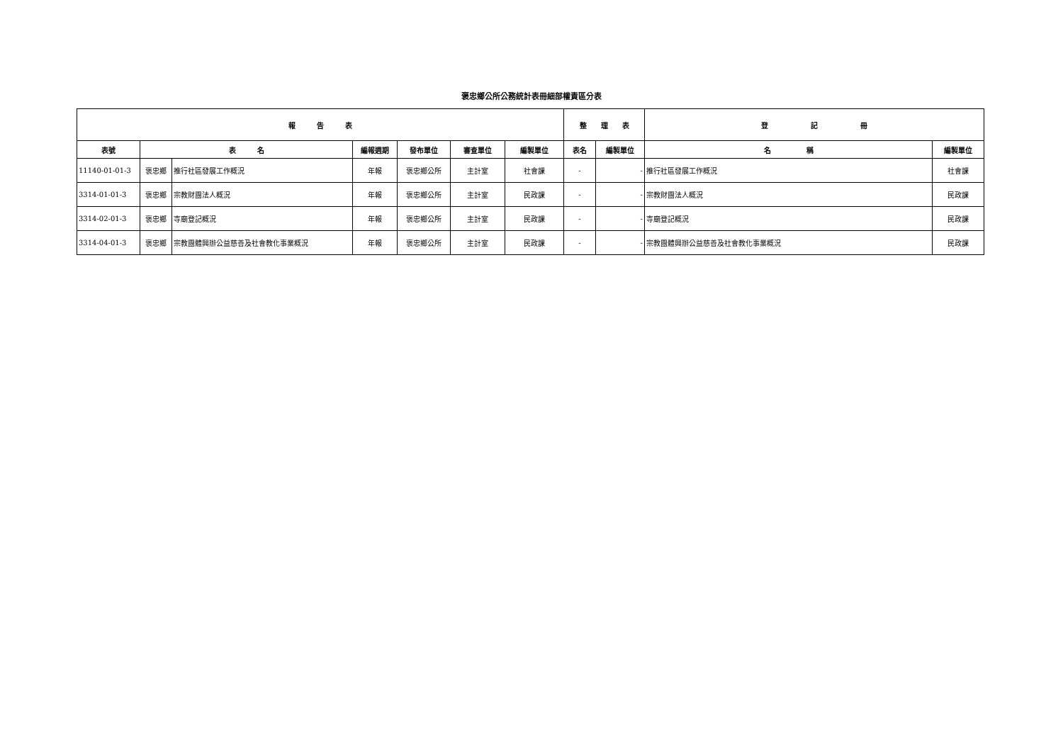褒忠鄉公所公務統計表冊細部權責區分表
| 報 告 表 | | | | | | | 整 理 表 | | 登 記 冊 | |
| --- | --- | --- | --- | --- | --- | --- | --- | --- | --- | --- |
| 表號 | 表 名 | | 編報週期 | 發布單位 | 審查單位 | 編製單位 | 表名 | 編製單位 | 名 稱 | 編製單位 |
| 11140-01-01-3 | 褒忠鄉 | 推行社區發展工作概況 | 年報 | 褒忠鄉公所 | 主計室 | 社會課 | - | - | 推行社區發展工作概況 | 社會課 |
| 3314-01-01-3 | 褒忠鄉 | 宗教財團法人概況 | 年報 | 褒忠鄉公所 | 主計室 | 民政課 | - | - | 宗教財團法人概況 | 民政課 |
| 3314-02-01-3 | 褒忠鄉 | 寺廟登記概況 | 年報 | 褒忠鄉公所 | 主計室 | 民政課 | - | - | 寺廟登記概況 | 民政課 |
| 3314-04-01-3 | 褒忠鄉 | 宗教團體興辦公益慈善及社會教化事業概況 | 年報 | 褒忠鄉公所 | 主計室 | 民政課 | - | - | 宗教團體興辦公益慈善及社會教化事業概況 | 民政課 |